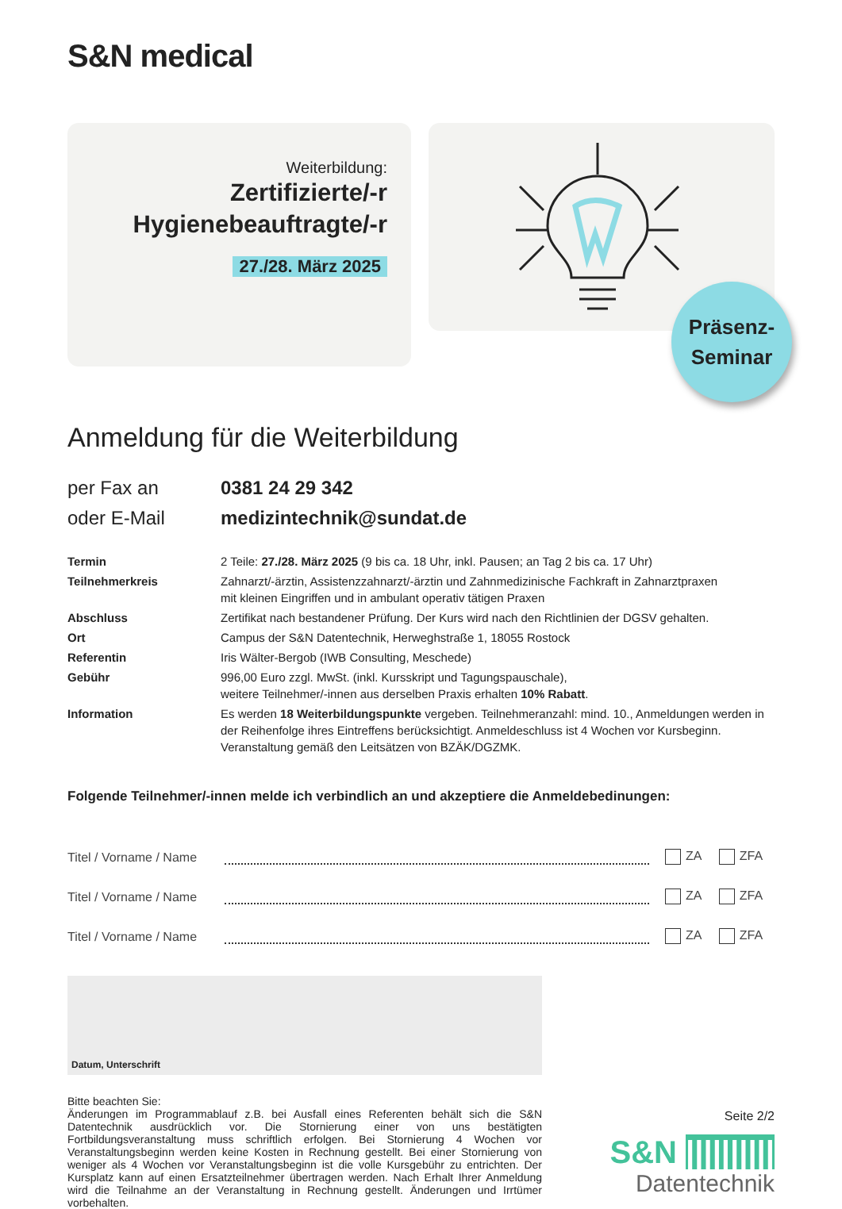S&N medical
Weiterbildung:
Zertifizierte/-r
Hygienebeauftragte/-r
27./28. März 2025
Präsenz-
Seminar
Anmeldung für die Weiterbildung
per Fax an 0381 24 29 342 oder E-Mail medizintechnik@sundat.de
| Termin | 2 Teile: 27./28. März 2025 (9 bis ca. 18 Uhr, inkl. Pausen; an Tag 2 bis ca. 17 Uhr) |
| Teilnehmerkreis | Zahnarzt/-ärztin, Assistenzzahnarzt/-ärztin und Zahnmedizinische Fachkraft in Zahnarztpraxen mit kleinen Eingriffen und in ambulant operativ tätigen Praxen |
| Abschluss | Zertifikat nach bestandener Prüfung. Der Kurs wird nach den Richtlinien der DGSV gehalten. |
| Ort | Campus der S&N Datentechnik, Herweghstraße 1, 18055 Rostock |
| Referentin | Iris Wälter-Bergob (IWB Consulting, Meschede) |
| Gebühr | 996,00 Euro zzgl. MwSt. (inkl. Kursskript und Tagungspauschale), weitere Teilnehmer/-innen aus derselben Praxis erhalten 10% Rabatt . |
| Information | Es werden 18 Weiterbildungspunkte vergeben. Teilnehmeranzahl: mind. 10., Anmeldungen werden in der Reihenfolge ihres Eintreffens berücksichtigt. Anmeldeschluss ist 4 Wochen vor Kursbeginn. Veranstaltung gemäß den Leitsätzen von BZÄK/DGZMK. |
Folgende Teilnehmer/-innen melde ich verbindlich an und akzeptiere die Anmeldebedinungen:
Titel / Vorname / Name
ZA ZFA
Titel / Vorname / Name
ZA ZFA
Titel / Vorname / Name
ZA ZFA
Datum, Unterschrift
Bitte beachten Sie:
Änderungen im Programmablauf z.B. bei Ausfall eines Referenten behält sich die S&N Datentechnik ausdrücklich vor. Die Stornierung einer von uns bestätigten Fortbildungsveranstaltung muss schriftlich erfolgen. Bei Stornierung 4 Wochen vor Veranstaltungsbeginn werden keine Kosten in Rechnung gestellt. Bei einer Stornierung von weniger als 4 Wochen vor Veranstaltungsbeginn ist die volle Kursgebühr zu entrichten. Der Kursplatz kann auf einen Ersatzteilnehmer übertragen werden. Nach Erhalt Ihrer Anmeldung wird die Teilnahme an der Veranstaltung in Rechnung gestellt. Änderungen und Irrtümer vorbehalten.
Seite 2/2
S&N ||||||||||
Datentechnik